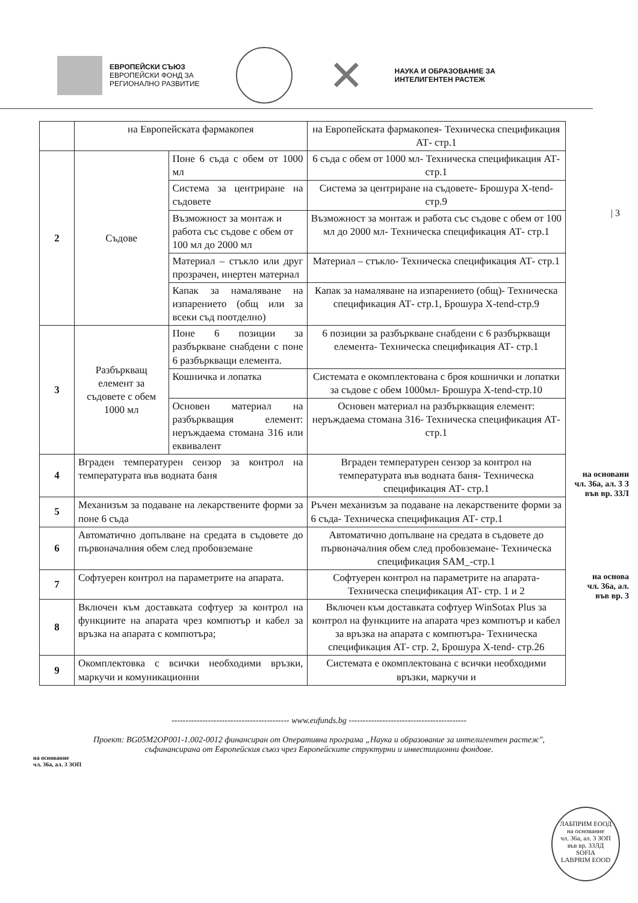ЕВРОПЕЙСКИ СЪЮЗ
ЕВРОПЕЙСКИ ФОНД ЗА
РЕГИОНАЛНО РАЗВИТИЕ
✕
НАУКА И ОБРАЗОВАНИЕ ЗА
ИНТЕЛИГЕНТЕН РАСТЕЖ
| 3
| | на Европейската фармакопея | | на Европейската фармакопея- Техническа спецификация АТ- стр.1 |
| 2 | Съдове | Поне 6 съда с обем от 1000 мл | 6 съда с обем от 1000 мл- Техническа спецификация АТ- стр.1 |
| | | Система за центриране на съдовете | Система за центриране на съдовете- Брошура X-tend-стр.9 |
| | | Възможност за монтаж и работа със съдове с обем от 100 мл до 2000 мл | Възможност за монтаж и работа със съдове с обем от 100 мл до 2000 мл- Техническа спецификация АТ- стр.1 |
| | | Материал – стъкло или друг прозрачен, инертен материал | Материал – стъкло- Техническа спецификация АТ- стр.1 |
| | | Капак за намаляване на изпарението (общ или за всеки съд поотделно) | Капак за намаляване на изпарението (общ)- Техническа спецификация АТ- стр.1, Брошура X-tend-стр.9 |
| 3 | Разбъркващ елемент за съдовете с обем 1000 мл | Поне 6 позиции за разбъркване снабдени с поне 6 разбъркващи елемента. | 6 позиции за разбъркване снабдени с 6 разбъркващи елемента- Техническа спецификация АТ- стр.1 |
| | | Кошничка и лопатка | Системата е окомплектована с броя кошнички и лопатки за съдове с обем 1000мл- Брошура X-tend-стр.10 |
| | | Основен материал на разбъркващия елемент: неръждаема стомана 316 или еквивалент | Основен материал на разбъркващия елемент: неръждаема стомана 316- Техническа спецификация АТ- стр.1 |
| 4 | Вграден температурен сензор за контрол на температурата във водната баня | | Вграден температурен сензор за контрол на температурата във водната баня- Техническа спецификация АТ- стр.1 |
| 5 | Механизъм за подаване на лекарствените форми за поне 6 съда | | Ръчен механизъм за подаване на лекарствените форми за 6 съда- Техническа спецификация АТ- стр.1 |
| 6 | Автоматично допълване на средата в съдовете до първоначалния обем след пробовземане | | Автоматично допълване на средата в съдовете до първоначалния обем след пробовземане- Техническа спецификация SAM_-стр.1 |
| 7 | Софтуерен контрол на параметрите на апарата. | | Софтуерен контрол на параметрите на апарата- Техническа спецификация АТ- стр. 1 и 2 |
| 8 | Включен към доставката софтуер за контрол на функциите на апарата чрез компютър и кабел за връзка на апарата с компютъра; | | Включен към доставката софтуер WinSotax Plus за контрол на функциите на апарата чрез компютър и кабел за връзка на апарата с компютъра- Техническа спецификация АТ- стр. 2, Брошура X-tend- стр.26 |
| 9 | Окомплектовка с всички необходими връзки, маркучи и комуникационни | | Системата е окомплектована с всички необходими връзки, маркучи и |
на основани
чл. 36а, ал. 3 З
във вр. 33Л
на основа
чл. 36а, ал.
във вр. 3
------------------------------------------ www.eufunds.bg ------------------------------------------
Проект: BG05M2OP001-1.002-0012 финансиран от Оперативна програма „Наука и образование за интелигентен растеж",
съфинансирана от Европейския съюз чрез Европейските структурни и инвестиционни фондове.
на основание
чл. 36а, ал. 3 ЗОП
ЛАБПРИМ ЕООД
на основание
чл. 36а, ал. 3 ЗОП
във вр. 33ЛД
SOFIA
LABPRIM EOOD